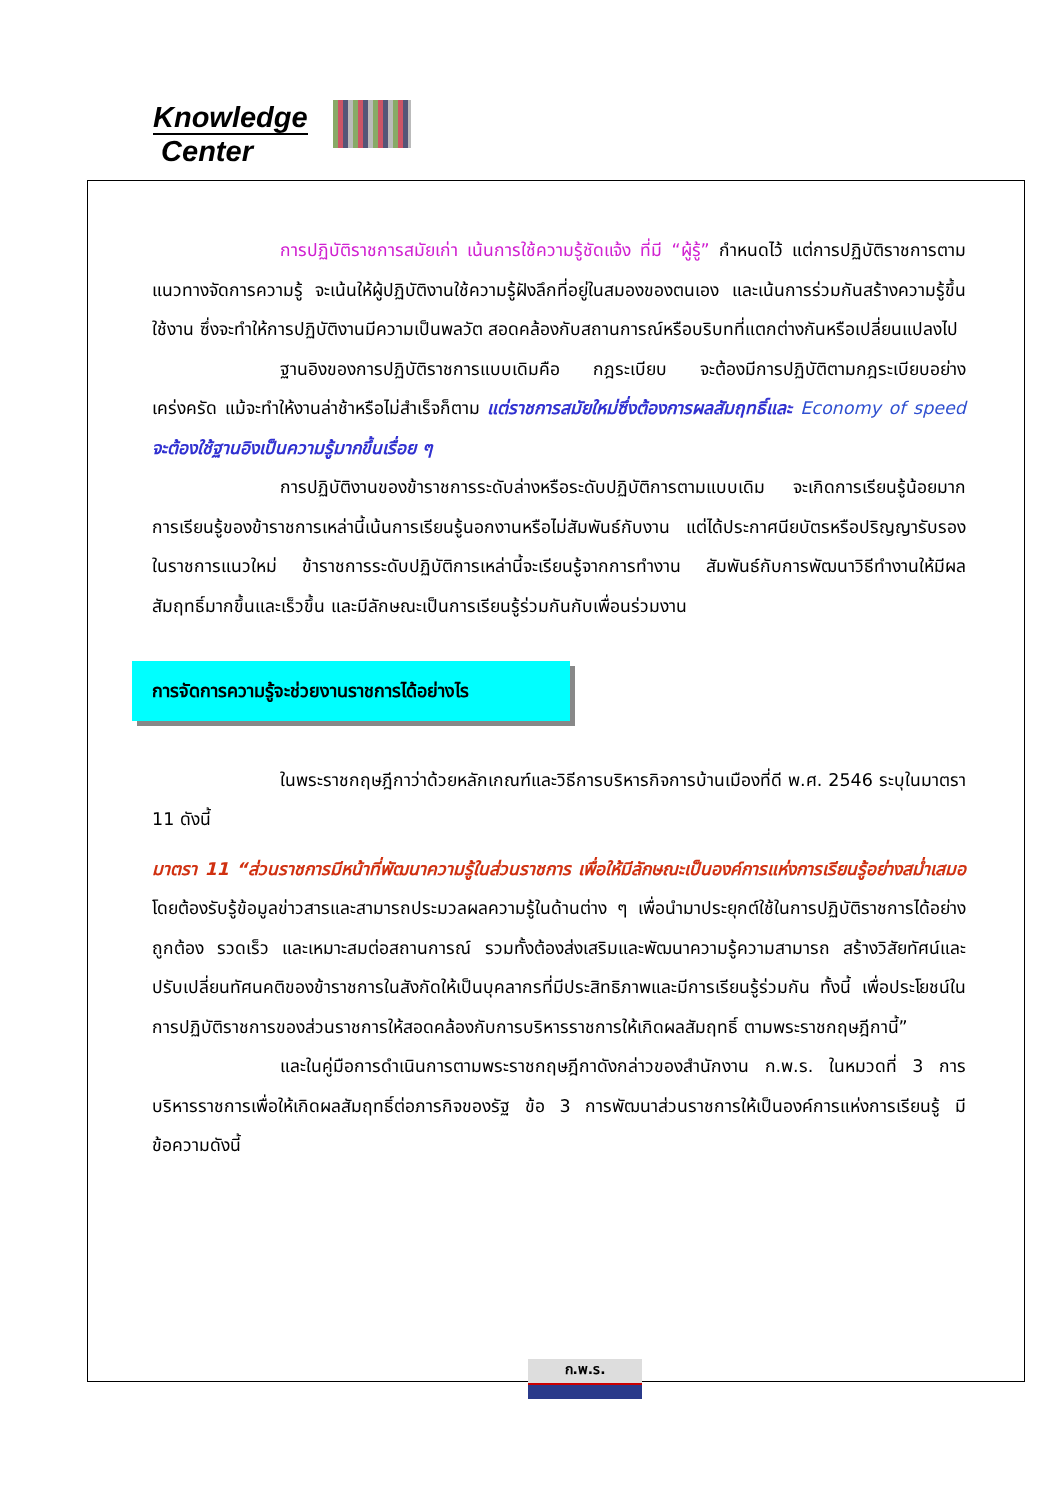Knowledge
Center
การปฏิบัติราชการสมัยเก่า เน้นการใช้ความรู้ชัดแจ้ง ที่มี “ผู้รู้” กำหนดไว้ แต่การปฏิบัติราชการตามแนวทางจัดการความรู้ จะเน้นให้ผู้ปฏิบัติงานใช้ความรู้ฝังลึกที่อยู่ในสมองของตนเอง และเน้นการร่วมกันสร้างความรู้ขึ้นใช้งาน ซึ่งจะทำให้การปฏิบัติงานมีความเป็นพลวัต สอดคล้องกับสถานการณ์หรือบริบทที่แตกต่างกันหรือเปลี่ยนแปลงไป
ฐานอิงของการปฏิบัติราชการแบบเดิมคือ กฎระเบียบ จะต้องมีการปฏิบัติตามกฎระเบียบอย่างเคร่งครัด แม้จะทำให้งานล่าช้าหรือไม่สำเร็จก็ตาม แต่ราชการสมัยใหม่ซึ่งต้องการผลสัมฤทธิ์และ Economy of speed จะต้องใช้ฐานอิงเป็นความรู้มากขึ้นเรื่อย ๆ
การปฏิบัติงานของข้าราชการระดับล่างหรือระดับปฏิบัติการตามแบบเดิม จะเกิดการเรียนรู้น้อยมาก การเรียนรู้ของข้าราชการเหล่านี้เน้นการเรียนรู้นอกงานหรือไม่สัมพันธ์กับงาน แต่ได้ประกาศนียบัตรหรือปริญญารับรอง ในราชการแนวใหม่ ข้าราชการระดับปฏิบัติการเหล่านี้จะเรียนรู้จากการทำงาน สัมพันธ์กับการพัฒนาวิธีทำงานให้มีผลสัมฤทธิ์มากขึ้นและเร็วขึ้น และมีลักษณะเป็นการเรียนรู้ร่วมกันกับเพื่อนร่วมงาน
การจัดการความรู้จะช่วยงานราชการได้อย่างไร
ในพระราชกฤษฎีกาว่าด้วยหลักเกณฑ์และวิธีการบริหารกิจการบ้านเมืองที่ดี พ.ศ. 2546 ระบุในมาตรา 11 ดังนี้
มาตรา 11 “ส่วนราชการมีหน้าที่พัฒนาความรู้ในส่วนราชการ เพื่อให้มีลักษณะเป็นองค์การแห่งการเรียนรู้อย่างสม่ำเสมอ โดยต้องรับรู้ข้อมูลข่าวสารและสามารถประมวลผลความรู้ในด้านต่าง ๆ เพื่อนำมาประยุกต์ใช้ในการปฏิบัติราชการได้อย่างถูกต้อง รวดเร็ว และเหมาะสมต่อสถานการณ์ รวมทั้งต้องส่งเสริมและพัฒนาความรู้ความสามารถ สร้างวิสัยทัศน์และปรับเปลี่ยนทัศนคติของข้าราชการในสังกัดให้เป็นบุคลากรที่มีประสิทธิภาพและมีการเรียนรู้ร่วมกัน ทั้งนี้ เพื่อประโยชน์ในการปฏิบัติราชการของส่วนราชการให้สอดคล้องกับการบริหารราชการให้เกิดผลสัมฤทธิ์ ตามพระราชกฤษฎีกานี้”
และในคู่มือการดำเนินการตามพระราชกฤษฎีกาดังกล่าวของสำนักงาน ก.พ.ร. ในหมวดที่ 3 การบริหารราชการเพื่อให้เกิดผลสัมฤทธิ์ต่อภารกิจของรัฐ ข้อ 3 การพัฒนาส่วนราชการให้เป็นองค์การแห่งการเรียนรู้ มีข้อความดังนี้
ก.พ.ร.